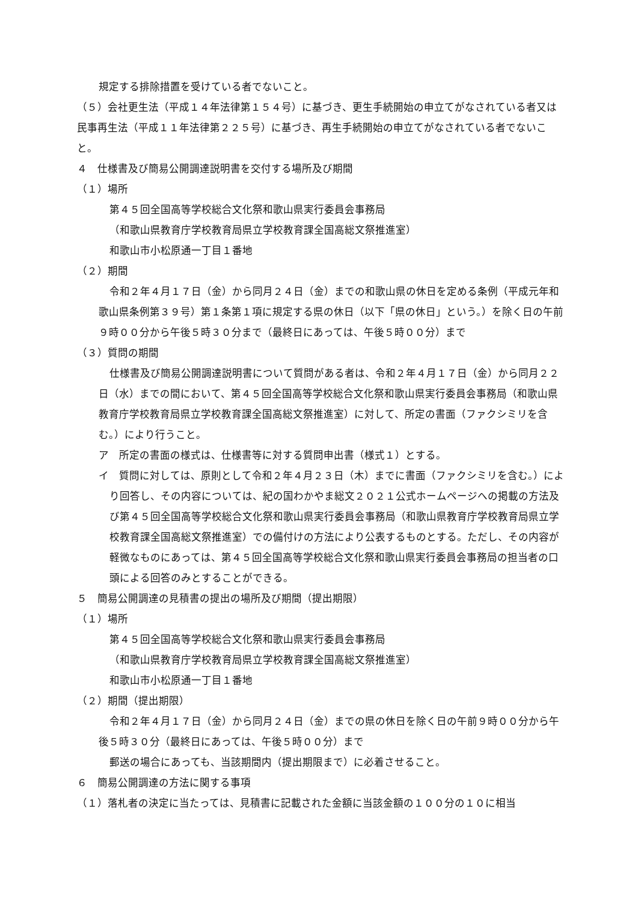規定する排除措置を受けている者でないこと。
（５）会社更生法（平成１４年法律第１５４号）に基づき、更生手続開始の申立てがなされている者又は民事再生法（平成１１年法律第２２５号）に基づき、再生手続開始の申立てがなされている者でないこと。
４　仕様書及び簡易公開調達説明書を交付する場所及び期間
（１）場所
第４５回全国高等学校総合文化祭和歌山県実行委員会事務局
（和歌山県教育庁学校教育局県立学校教育課全国高総文祭推進室）
和歌山市小松原通一丁目１番地
（２）期間
令和２年４月１７日（金）から同月２４日（金）までの和歌山県の休日を定める条例（平成元年和歌山県条例第３９号）第１条第１項に規定する県の休日（以下「県の休日」という。）を除く日の午前９時００分から午後５時３０分まで（最終日にあっては、午後５時００分）まで
（３）質問の期間
仕様書及び簡易公開調達説明書について質問がある者は、令和２年４月１７日（金）から同月２２日（水）までの間において、第４５回全国高等学校総合文化祭和歌山県実行委員会事務局（和歌山県教育庁学校教育局県立学校教育課全国高総文祭推進室）に対して、所定の書面（ファクシミリを含む。）により行うこと。
ア　所定の書面の様式は、仕様書等に対する質問申出書（様式１）とする。
イ　質問に対しては、原則として令和２年４月２３日（木）までに書面（ファクシミリを含む。）により回答し、その内容については、紀の国わかやま総文２０２１公式ホームページへの掲載の方法及び第４５回全国高等学校総合文化祭和歌山県実行委員会事務局（和歌山県教育庁学校教育局県立学校教育課全国高総文祭推進室）での備付けの方法により公表するものとする。ただし、その内容が軽微なものにあっては、第４５回全国高等学校総合文化祭和歌山県実行委員会事務局の担当者の口頭による回答のみとすることができる。
５　簡易公開調達の見積書の提出の場所及び期間（提出期限）
（１）場所
第４５回全国高等学校総合文化祭和歌山県実行委員会事務局
（和歌山県教育庁学校教育局県立学校教育課全国高総文祭推進室）
和歌山市小松原通一丁目１番地
（２）期間（提出期限）
令和２年４月１７日（金）から同月２４日（金）までの県の休日を除く日の午前９時００分から午後５時３０分（最終日にあっては、午後５時００分）まで
郵送の場合にあっても、当該期間内（提出期限まで）に必着させること。
６　簡易公開調達の方法に関する事項
（１）落札者の決定に当たっては、見積書に記載された金額に当該金額の１００分の１０に相当